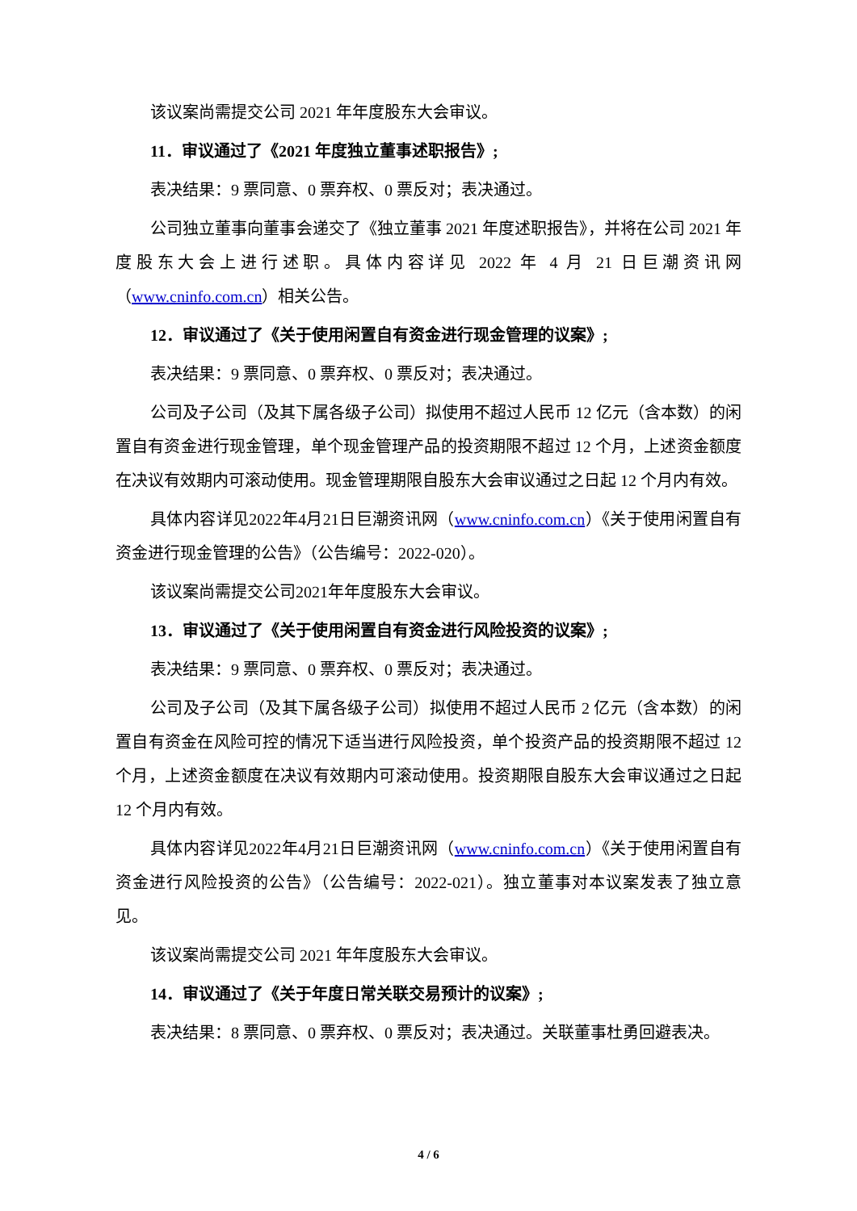该议案尚需提交公司 2021 年年度股东大会审议。
11．审议通过了《2021 年度独立董事述职报告》;
表决结果：9 票同意、0 票弃权、0 票反对；表决通过。
公司独立董事向董事会递交了《独立董事 2021 年度述职报告》，并将在公司 2021 年度股东大会上进行述职。具体内容详见 2022 年 4 月 21 日巨潮资讯网（www.cninfo.com.cn）相关公告。
12．审议通过了《关于使用闲置自有资金进行现金管理的议案》;
表决结果：9 票同意、0 票弃权、0 票反对；表决通过。
公司及子公司（及其下属各级子公司）拟使用不超过人民币 12 亿元（含本数）的闲置自有资金进行现金管理，单个现金管理产品的投资期限不超过 12 个月，上述资金额度在决议有效期内可滚动使用。现金管理期限自股东大会审议通过之日起 12 个月内有效。
具体内容详见2022年4月21日巨潮资讯网（www.cninfo.com.cn）《关于使用闲置自有资金进行现金管理的公告》（公告编号：2022-020）。
该议案尚需提交公司2021年年度股东大会审议。
13．审议通过了《关于使用闲置自有资金进行风险投资的议案》;
表决结果：9 票同意、0 票弃权、0 票反对；表决通过。
公司及子公司（及其下属各级子公司）拟使用不超过人民币 2 亿元（含本数）的闲置自有资金在风险可控的情况下适当进行风险投资，单个投资产品的投资期限不超过 12 个月，上述资金额度在决议有效期内可滚动使用。投资期限自股东大会审议通过之日起 12 个月内有效。
具体内容详见2022年4月21日巨潮资讯网（www.cninfo.com.cn）《关于使用闲置自有资金进行风险投资的公告》（公告编号：2022-021）。独立董事对本议案发表了独立意见。
该议案尚需提交公司 2021 年年度股东大会审议。
14．审议通过了《关于年度日常关联交易预计的议案》;
表决结果：8 票同意、0 票弃权、0 票反对；表决通过。关联董事杜勇回避表决。
4 / 6